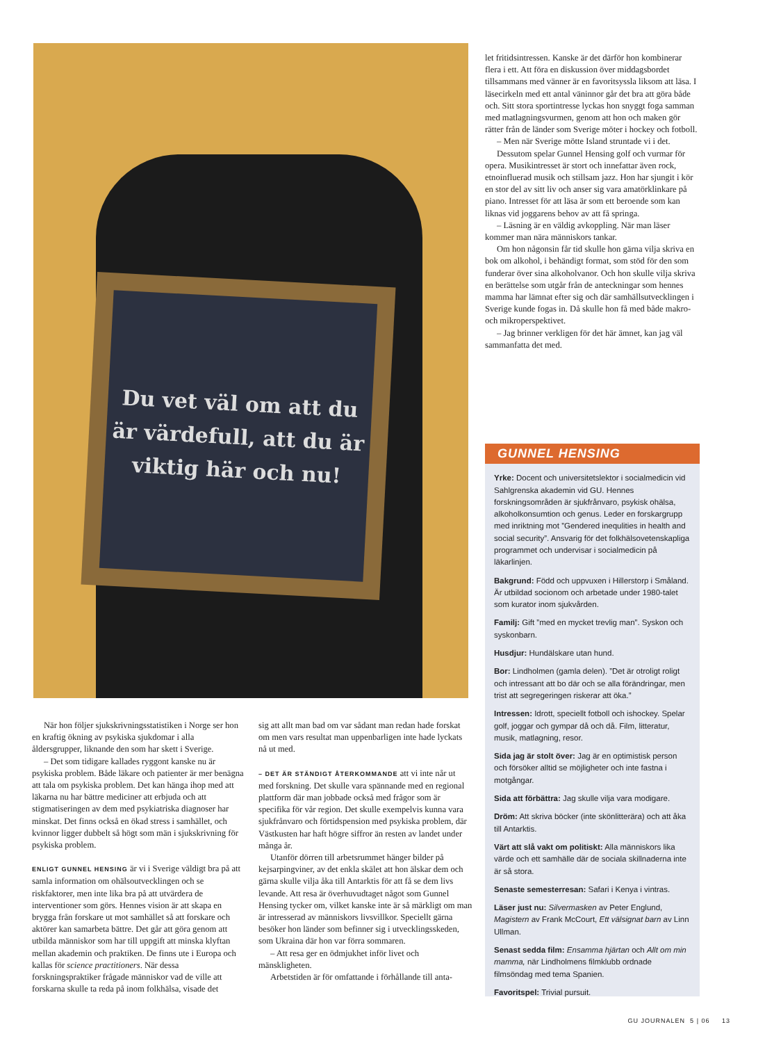Du vet väl om att du är värdefull, att du är viktig här och nu!
När hon följer sjukskrivningsstatistiken i Norge ser hon en kraftig ökning av psykiska sjukdomar i alla åldersgrupper, liknande den som har skett i Sverige.
– Det som tidigare kallades ryggont kanske nu är psykiska problem. Både läkare och patienter är mer benägna att tala om psykiska problem. Det kan hänga ihop med att läkarna nu har bättre mediciner att erbjuda och att stigmatiseringen av dem med psykiatriska diagnoser har minskat. Det finns också en ökad stress i samhället, och kvinnor ligger dubbelt så högt som män i sjukskrivning för psykiska problem.
ENLIGT GUNNEL HENSING är vi i Sverige väldigt bra på att samla information om ohälsoutvecklingen och se riskfaktorer, men inte lika bra på att utvärdera de interventioner som görs. Hennes vision är att skapa en brygga från forskare ut mot samhället så att forskare och aktörer kan samarbeta bättre. Det går att göra genom att utbilda människor som har till uppgift att minska klyftan mellan akademin och praktiken. De finns ute i Europa och kallas för science practitioners. När dessa forskningspraktiker frågade människor vad de ville att forskarna skulle ta reda på inom folkhälsa, visade det
sig att allt man bad om var sådant man redan hade forskat om men vars resultat man uppenbarligen inte hade lyckats nå ut med.
– DET ÄR STÄNDIGT ÅTERKOMMANDE att vi inte når ut med forskning. Det skulle vara spännande med en regional plattform där man jobbade också med frågor som är specifika för vår region. Det skulle exempelvis kunna vara sjukfrånvaro och förtidspension med psykiska problem, där Västkusten har haft högre siffror än resten av landet under många år.
Utanför dörren till arbetsrummet hänger bilder på kejsarpingviner, av det enkla skälet att hon älskar dem och gärna skulle vilja åka till Antarktis för att få se dem livs levande. Att resa är överhuvudtaget något som Gunnel Hensing tycker om, vilket kanske inte är så märkligt om man är intresserad av människors livsvillkor. Speciellt gärna besöker hon länder som befinner sig i utvecklingsskeden, som Ukraina där hon var förra sommaren.
– Att resa ger en ödmjukhet inför livet och mänskligheten.
Arbetstiden är för omfattande i förhållande till anta-
let fritidsintressen. Kanske är det därför hon kombinerar flera i ett. Att föra en diskussion över middagsbordet tillsammans med vänner är en favoritsyssla liksom att läsa. I läsecirkeln med ett antal väninnor går det bra att göra både och. Sitt stora sportintresse lyckas hon snyggt foga samman med matlagningsvurmen, genom att hon och maken gör rätter från de länder som Sverige möter i hockey och fotboll.
– Men när Sverige mötte Island struntade vi i det.
Dessutom spelar Gunnel Hensing golf och vurmar för opera. Musikintresset är stort och innefattar även rock, etnoinfluerad musik och stillsam jazz. Hon har sjungit i kör en stor del av sitt liv och anser sig vara amatörklinkare på piano. Intresset för att läsa är som ett beroende som kan liknas vid joggarens behov av att få springa.
– Läsning är en väldig avkoppling. När man läser kommer man nära människors tankar.
Om hon någonsin får tid skulle hon gärna vilja skriva en bok om alkohol, i behändigt format, som stöd för den som funderar över sina alkoholvanor. Och hon skulle vilja skriva en berättelse som utgår från de anteckningar som hennes mamma har lämnat efter sig och där samhällsutvecklingen i Sverige kunde fogas in. Då skulle hon få med både makro- och mikroperspektivet.
– Jag brinner verkligen för det här ämnet, kan jag väl sammanfatta det med.
GUNNEL HENSING
Yrke: Docent och universitetslektor i socialmedicin vid Sahlgrenska akademin vid GU. Hennes forskningsområden är sjukfrånvaro, psykisk ohälsa, alkoholkonsumtion och genus. Leder en forskargrupp med inriktning mot ”Gendered inequlities in health and social security”. Ansvarig för det folkhälsovetenskapliga programmet och undervisar i socialmedicin på läkarlinjen.
Bakgrund: Född och uppvuxen i Hillerstorp i Småland. Är utbildad socionom och arbetade under 1980-talet som kurator inom sjukvården.
Familj: Gift ”med en mycket trevlig man”. Syskon och syskonbarn.
Husdjur: Hundälskare utan hund.
Bor: Lindholmen (gamla delen). ”Det är otroligt roligt och intressant att bo där och se alla förändringar, men trist att segregeringen riskerar att öka.”
Intressen: Idrott, speciellt fotboll och ishockey. Spelar golf, joggar och gympar då och då. Film, litteratur, musik, matlagning, resor.
Sida jag är stolt över: Jag är en optimistisk person och försöker alltid se möjligheter och inte fastna i motgångar.
Sida att förbättra: Jag skulle vilja vara modigare.
Dröm: Att skriva böcker (inte skönlitterära) och att åka till Antarktis.
Värt att slå vakt om politiskt: Alla människors lika värde och ett samhälle där de sociala skillnaderna inte är så stora.
Senaste semesterresan: Safari i Kenya i vintras.
Läser just nu: Silvermasken av Peter Englund, Magistern av Frank McCourt, Ett välsignat barn av Linn Ullman.
Senast sedda film: Ensamma hjärtan och Allt om min mamma, när Lindholmens filmklubb ordnade filmsöndag med tema Spanien.
Favoritspel: Trivial pursuit.
GU JOURNALEN 5 | 06 13